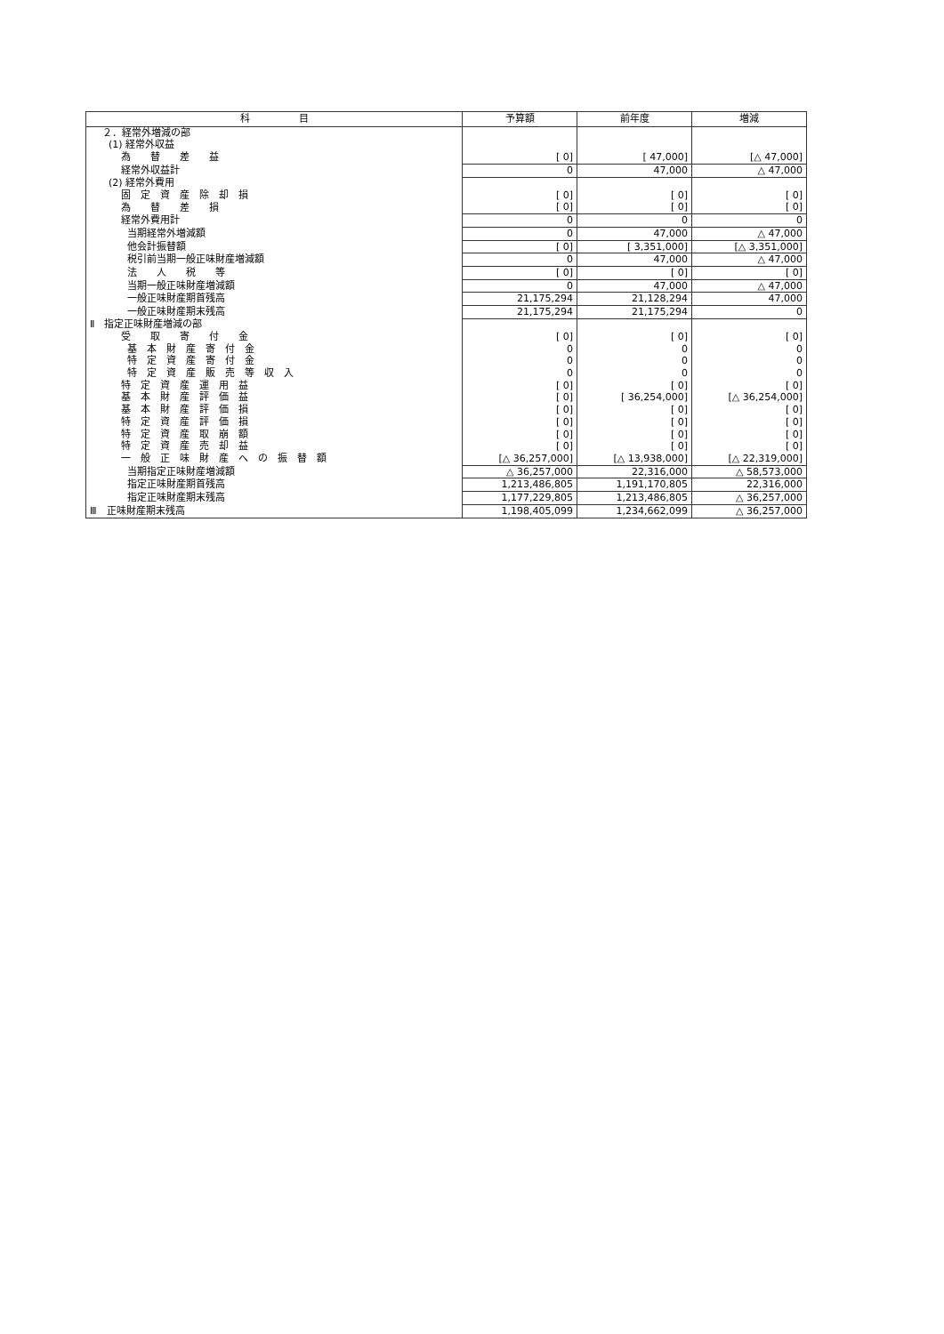| 科 目 | 予算額 | 前年度 | 増減 |
| --- | --- | --- | --- |
| ２．経常外増減の部 | | | |
| (1) 経常外収益 | | | |
| 為 替 差 益 | [ 0] | [ 47,000] | [△ 47,000] |
| 経常外収益計 | 0 | 47,000 | △ 47,000 |
| (2) 経常外費用 | | | |
| 固 定 資 産 除 却 損 | [ 0] | [ 0] | [ 0] |
| 為 替 差 損 | [ 0] | [ 0] | [ 0] |
| 経常外費用計 | 0 | 0 | 0 |
| 当期経常外増減額 | 0 | 47,000 | △ 47,000 |
| 他会計振替額 | [ 0] | [ 3,351,000] | [△ 3,351,000] |
| 税引前当期一般正味財産増減額 | 0 | 47,000 | △ 47,000 |
| 法 人 税 等 | [ 0] | [ 0] | [ 0] |
| 当期一般正味財産増減額 | 0 | 47,000 | △ 47,000 |
| 一般正味財産期首残高 | 21,175,294 | 21,128,294 | 47,000 |
| 一般正味財産期末残高 | 21,175,294 | 21,175,294 | 0 |
| Ⅱ 指定正味財産増減の部 | | | |
| 受 取 寄 付 金 | [ 0] | [ 0] | [ 0] |
| 基 本 財 産 寄 付 金 | 0 | 0 | 0 |
| 特 定 資 産 寄 付 金 | 0 | 0 | 0 |
| 特 定 資 産 販 売 等 収 入 | 0 | 0 | 0 |
| 特 定 資 産 運 用 益 | [ 0] | [ 0] | [ 0] |
| 基 本 財 産 評 価 益 | [ 0] | [ 36,254,000] | [△ 36,254,000] |
| 基 本 財 産 評 価 損 | [ 0] | [ 0] | [ 0] |
| 特 定 資 産 評 価 損 | [ 0] | [ 0] | [ 0] |
| 特 定 資 産 取 崩 額 | [ 0] | [ 0] | [ 0] |
| 特 定 資 産 売 却 益 | [ 0] | [ 0] | [ 0] |
| 一 般 正 味 財 産 へ の 振 替 額 | [△ 36,257,000] | [△ 13,938,000] | [△ 22,319,000] |
| 当期指定正味財産増減額 | △ 36,257,000 | 22,316,000 | △ 58,573,000 |
| 指定正味財産期首残高 | 1,213,486,805 | 1,191,170,805 | 22,316,000 |
| 指定正味財産期末残高 | 1,177,229,805 | 1,213,486,805 | △ 36,257,000 |
| Ⅲ 正味財産期末残高 | 1,198,405,099 | 1,234,662,099 | △ 36,257,000 |